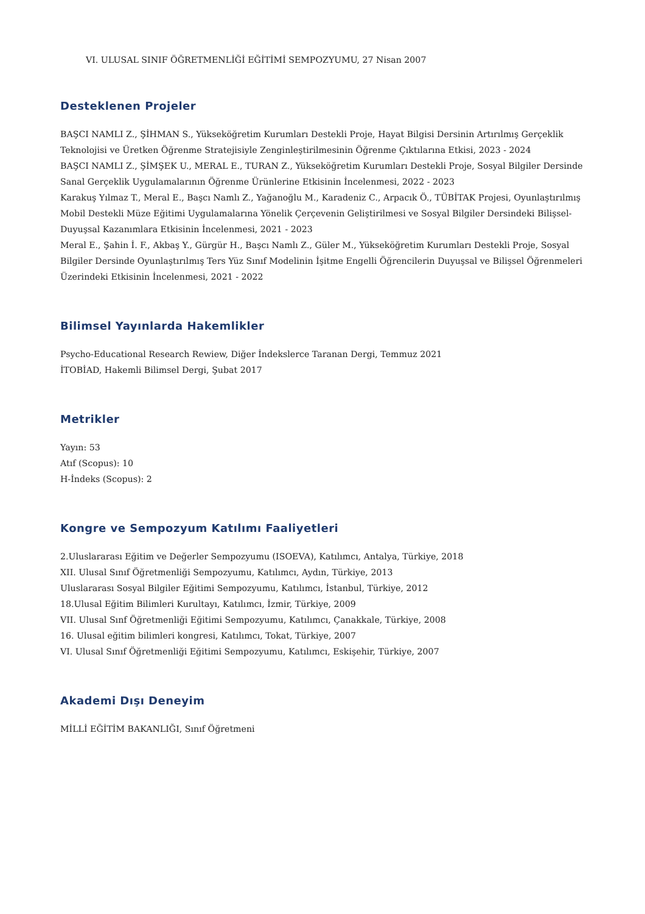VI. ULUSAL SINIF ÖĞRETMENLİĞİ EĞİTİMİ SEMPOZYUMU, 27 Nisan 2007
Desteklenen Projeler
BAŞCI NAMLI Z., ŞİHMAN S., Yükseköğretim Kurumları Destekli Proje, Hayat Bilgisi Dersinin Artırılmış Gerçeklik Teknolojisi ve Üretken Öğrenme Stratejisiyle Zenginleştirilmesinin Öğrenme Çıktılarına Etkisi, 2023 - 2024
BAŞCI NAMLI Z., ŞİMŞEK U., MERAL E., TURAN Z., Yükseköğretim Kurumları Destekli Proje, Sosyal Bilgiler Dersinde Sanal Gerçeklik Uygulamalarının Öğrenme Ürünlerine Etkisinin İncelenmesi, 2022 - 2023
Karakuş Yılmaz T., Meral E., Başcı Namlı Z., Yağanoğlu M., Karadeniz C., Arpacık Ö., TÜBİTAK Projesi, Oyunlaştırılmış Mobil Destekli Müze Eğitimi Uygulamalarına Yönelik Çerçevenin Geliştirilmesi ve Sosyal Bilgiler Dersindeki Bilişsel-Duyuşsal Kazanımlara Etkisinin İncelenmesi, 2021 - 2023
Meral E., Şahin İ. F., Akbaş Y., Gürgür H., Başcı Namlı Z., Güler M., Yükseköğretim Kurumları Destekli Proje, Sosyal Bilgiler Dersinde Oyunlaştırılmış Ters Yüz Sınıf Modelinin İşitme Engelli Öğrencilerin Duyuşsal ve Bilişsel Öğrenmeleri Üzerindeki Etkisinin İncelenmesi, 2021 - 2022
Bilimsel Yayınlarda Hakemlikler
Psycho-Educational Research Rewiew, Diğer İndekslerce Taranan Dergi, Temmuz 2021
İTOBİAD, Hakemli Bilimsel Dergi, Şubat 2017
Metrikler
Yayın: 53
Atıf (Scopus): 10
H-İndeks (Scopus): 2
Kongre ve Sempozyum Katılımı Faaliyetleri
2.Uluslararası Eğitim ve Değerler Sempozyumu (ISOEVA), Katılımcı, Antalya, Türkiye, 2018
XII. Ulusal Sınıf Öğretmenliği Sempozyumu, Katılımcı, Aydın, Türkiye, 2013
Uluslararası Sosyal Bilgiler Eğitimi Sempozyumu, Katılımcı, İstanbul, Türkiye, 2012
18.Ulusal Eğitim Bilimleri Kurultayı, Katılımcı, İzmir, Türkiye, 2009
VII. Ulusal Sınf Öğretmenliği Eğitimi Sempozyumu, Katılımcı, Çanakkale, Türkiye, 2008
16. Ulusal eğitim bilimleri kongresi, Katılımcı, Tokat, Türkiye, 2007
VI. Ulusal Sınıf Öğretmenliği Eğitimi Sempozyumu, Katılımcı, Eskişehir, Türkiye, 2007
Akademi Dışı Deneyim
MİLLİ EĞİTİM BAKANLIĞI, Sınıf Öğretmeni